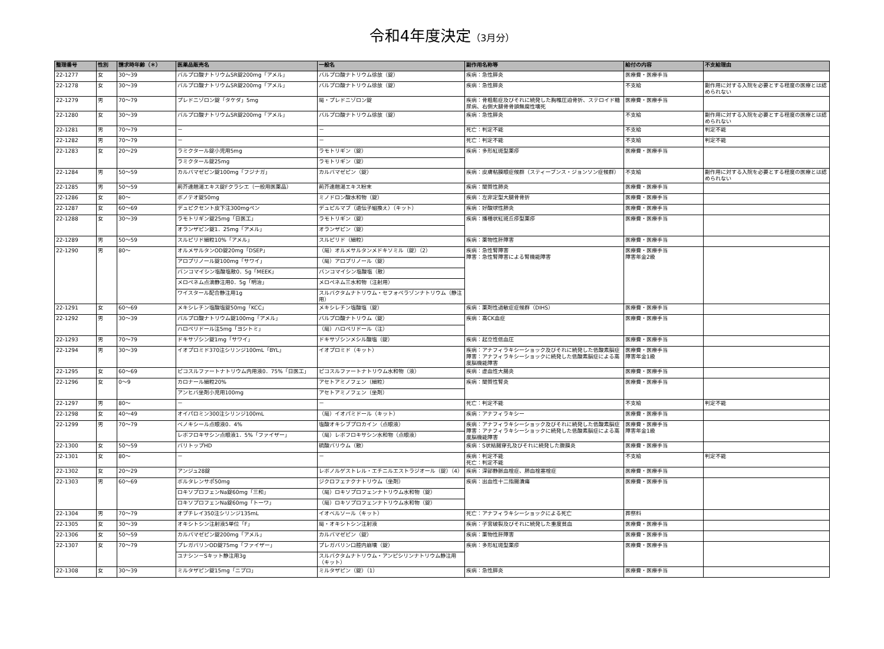令和4年度決定（3月分）
| 整理番号 | 性別 | 請求時年齢（＊） | 医薬品販売名 | 一般名 | 副作用名称等 | 給付の内容 | 不支給理由 |
| --- | --- | --- | --- | --- | --- | --- | --- |
| 22-1277 | 女 | 30～39 | バルプロ酸ナトリウムSR錠200mg「アメル」 | バルプロ酸ナトリウム徐放（錠） | 疾病：急性膵炎 | 医療費・医療手当 | |
| 22-1278 | 女 | 30～39 | バルプロ酸ナトリウムSR錠200mg「アメル」 | バルプロ酸ナトリウム徐放（錠） | 疾病：急性膵炎 | 不支給 | 副作用に対する入院を必要とする程度の医療とは認められない |
| 22-1279 | 男 | 70～79 | プレドニゾロン錠「タケダ」5mg | 局・プレドニゾロン錠 | 疾病：骨粗鬆症及びそれに続発した胸椎圧迫骨折、ステロイド糖尿病、右側大腿骨骨頭無腐性壊死 | 医療費・医療手当 | |
| 22-1280 | 女 | 30～39 | バルプロ酸ナトリウムSR錠200mg「アメル」 | バルプロ酸ナトリウム徐放（錠） | 疾病：急性膵炎 | 不支給 | 副作用に対する入院を必要とする程度の医療とは認められない |
| 22-1281 | 男 | 70～79 | － | － | 死亡：判定不能 | 不支給 | 判定不能 |
| 22-1282 | 男 | 70～79 | － | － | 死亡：判定不能 | 不支給 | 判定不能 |
| 22-1283 | 女 | 20～29 | ラミクタール錠小児用5mg | ラモトリギン（錠） | 疾病：多形紅斑型薬疹 | 医療費・医療手当 | |
| | | | ラミクタール錠25mg | ラモトリギン（錠） | | | |
| 22-1284 | 男 | 50～59 | カルバマゼピン錠100mg「フジナガ」 | カルバマゼピン（錠） | 疾病：皮膚粘膜眼症候群（スティーブンス・ジョンソン症候群） | 不支給 | 副作用に対する入院を必要とする程度の医療とは認められない |
| 22-1285 | 男 | 50～59 | 荊芥連翹湯エキス錠Fクラシエ（一般用医薬品） | 荊芥連翹湯エキス粉末 | 疾病：間質性肺炎 | 医療費・医療手当 | |
| 22-1286 | 女 | 80～ | ボノテオ錠50mg | ミノドロン酸水和物（錠） | 疾病：左非定型大腿骨骨折 | 医療費・医療手当 | |
| 22-1287 | 女 | 60～69 | デュピクセント皮下注300mgペン | デュピルマブ（遺伝子組換え）（キット） | 疾病：好酸球性肺炎 | 医療費・医療手当 | |
| 22-1288 | 女 | 30～39 | ラモトリギン錠25mg「日医工」 | ラモトリギン（錠） | 疾病：播種状紅斑丘疹型薬疹 | 医療費・医療手当 | |
| | | | オランザピン錠1．25mg「アメル」 | オランザピン（錠） | | | |
| 22-1289 | 男 | 50～59 | スルピリド細粒10%「アメル」 | スルピリド（細粒） | 疾病：薬物性肝障害 | 医療費・医療手当 | |
| 22-1290 | 男 | 80～ | オルメサルタンOD錠20mg「DSEP」 | （局）オルメサルタンメドキソミル（錠）（2） | 疾病：急性腎障害 障害：急性腎障害による腎機能障害 | 医療費・医療手当 障害年金2級 | |
| | | | アロプリノール錠100mg「サワイ」 | （局）アロプリノール（錠） | | | |
| | | | バンコマイシン塩酸塩散0．5g「MEEK」 | バンコマイシン塩酸塩（散） | | | |
| | | | メロペネム点滴静注用0．5g「明治」 | メロペネム三水和物（注射用） | | | |
| | | | ワイスタール配合静注用1g | スルバクタムナトリウム・セフォペラゾンナトリウム（静注用） | | | |
| 22-1291 | 女 | 60～69 | メキシレチン塩酸塩錠50mg「KCC」 | メキシレチン塩酸塩（錠） | 疾病：薬剤性過敏症症候群（DIHS） | 医療費・医療手当 | |
| 22-1292 | 男 | 30～39 | バルプロ酸ナトリウム錠100mg「アメル」 | バルプロ酸ナトリウム（錠） | 疾病：高CK血症 | 医療費・医療手当 | |
| | | | ハロペリドール注5mg「ヨシトミ」 | （局）ハロペリドール（注） | | | |
| 22-1293 | 男 | 70～79 | ドキサゾシン錠1mg「サワイ」 | ドキサゾシンメシル酸塩（錠） | 疾病：起立性低血圧 | 医療費・医療手当 | |
| 22-1294 | 男 | 30～39 | イオプロミド370注シリンジ100mL「BYL」 | イオプロミド（キット） | 疾病：アナフィラキシーショック及びそれに続発した低酸素脳症 障害：アナフィラキシーショックに続発した低酸素脳症による高度脳機能障害 | 医療費・医療手当 障害年金1級 | |
| 22-1295 | 女 | 60～69 | ピコスルファートナトリウム内用液0．75%「日医工」 | ピコスルファートナトリウム水和物（液） | 疾病：虚血性大腸炎 | 医療費・医療手当 | |
| 22-1296 | 女 | 0～9 | カロナール細粒20% | アセトアミノフェン（細粒） | 疾病：間質性腎炎 | 医療費・医療手当 | |
| | | | アンヒバ坐剤小児用100mg | アセトアミノフェン（坐剤） | | | |
| 22-1297 | 男 | 80～ | － | － | 死亡：判定不能 | 不支給 | 判定不能 |
| 22-1298 | 女 | 40～49 | オイパロミン300注シリンジ100mL | （局）イオパミドール（キット） | 疾病：アナフィラキシー | 医療費・医療手当 | |
| 22-1299 | 男 | 70～79 | ベノキシール点眼液0．4% | 塩酸オキシブプロカイン（点眼液） | 疾病：アナフィラキシーショック及びそれに続発した低酸素脳症 障害：アナフィラキシーショックに続発した低酸素脳症による高度脳機能障害 | 医療費・医療手当 障害年金1級 | |
| | | | レボフロキサシン点眼液1．5%「ファイザー」 | （局）レボフロキサシン水和物（点眼液） | | | |
| 22-1300 | 女 | 50～59 | バリトップHD | 硫酸バリウム（散） | 疾病：S状結腸穿孔及びそれに続発した腹膜炎 | 医療費・医療手当 | |
| 22-1301 | 女 | 80～ | － | － | 疾病：判定不能 死亡：判定不能 | 不支給 | 判定不能 |
| 22-1302 | 女 | 20～29 | アンジュ28錠 | レボノルゲストレル・エチニルエストラジオール（錠）（4） | 疾病：深部静脈血栓症、肺血栓塞栓症 | 医療費・医療手当 | |
| 22-1303 | 男 | 60～69 | ボルタレンサポ50mg | ジクロフェナクナトリウム（坐剤） | 疾病：出血性十二指腸潰瘍 | 医療費・医療手当 | |
| | | | ロキソプロフェンNa錠60mg「三和」 | （局）ロキソプロフェンナトリウム水和物（錠） | | | |
| | | | ロキソプロフェンNa錠60mg「トーワ」 | （局）ロキソプロフェンナトリウム水和物（錠） | | | |
| 22-1304 | 男 | 70～79 | オプチレイ350注シリンジ135mL | イオベルソール（キット） | 死亡：アナフィラキシーショックによる死亡 | 葬祭料 | |
| 22-1305 | 女 | 30～39 | オキシトシン注射液5単位「F」 | 局・オキシトシン注射液 | 疾病：子宮破裂及びそれに続発した重度貧血 | 医療費・医療手当 | |
| 22-1306 | 女 | 50～59 | カルバマゼピン錠200mg「アメル」 | カルバマゼピン（錠） | 疾病：薬物性肝障害 | 医療費・医療手当 | |
| 22-1307 | 女 | 70～79 | プレガバリンOD錠75mg「ファイザー」 | プレガバリン口腔内崩壊（錠） | 疾病：多形紅斑型薬疹 | 医療費・医療手当 | |
| | | | ユナシン－Sキット静注用3g | スルバクタムナトリウム・アンピシリンナトリウム静注用（キット） | | | |
| 22-1308 | 女 | 30～39 | ミルタザピン錠15mg「ニプロ」 | ミルタザピン（錠）（1） | 疾病：急性膵炎 | 医療費・医療手当 | |